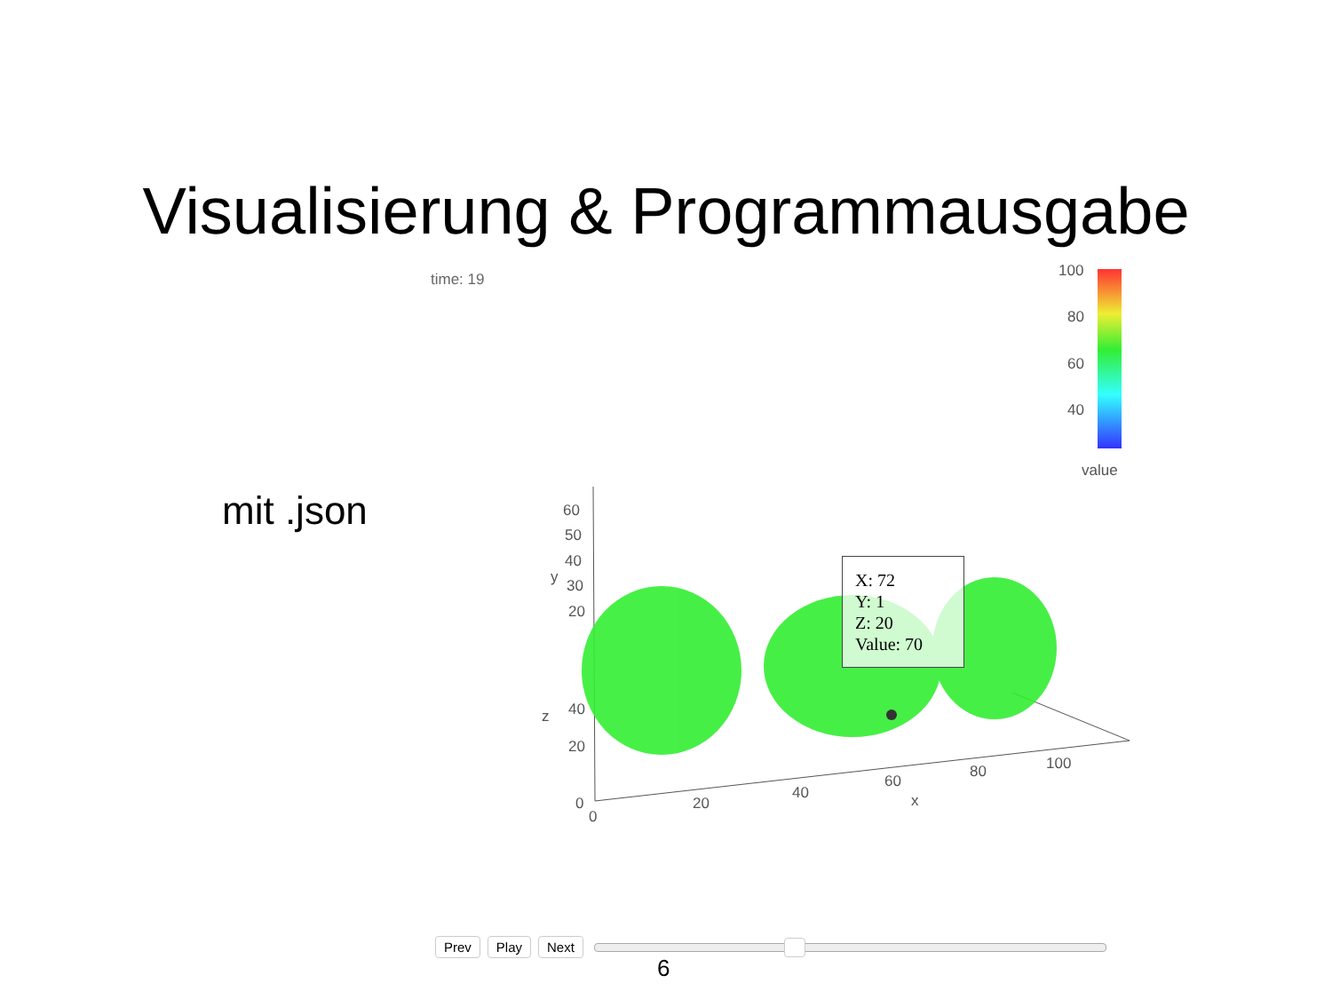Visualisierung & Programmausgabe
time: 19
mit .json
100
80
60
40
value
60
50
40
y
30
20
40
z
20
0
0
20
40
60
x
80
100
X: 72
Y: 1
Z: 20
Value: 70
Prev Play Next
6